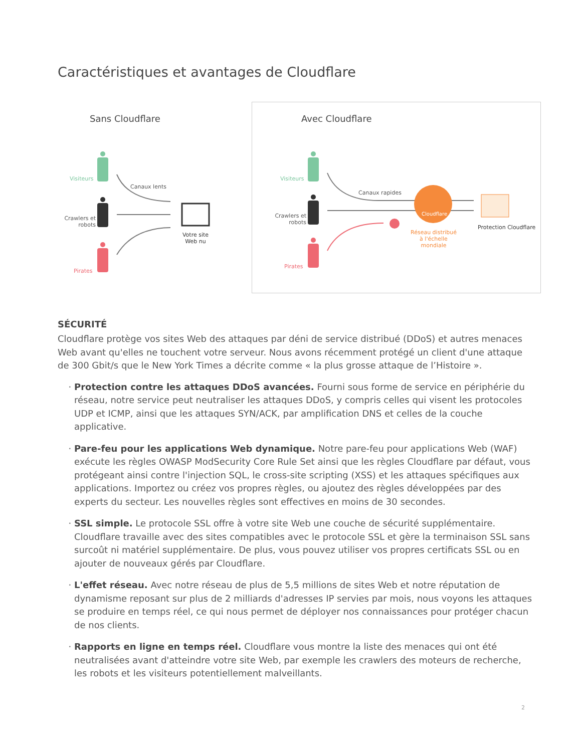Caractéristiques et avantages de Cloudflare
Sans Cloudflare
Visiteurs
Canaux lents
Crawlers et robots
Votre site Web nu
Pirates
Avec Cloudflare
Visiteurs
Canaux rapides
Crawlers et robots
Cloudflare
Réseau distribué à l'échelle mondiale
Protection Cloudflare
Pirates
SÉCURITÉ
Cloudflare protège vos sites Web des attaques par déni de service distribué (DDoS) et autres menaces Web avant qu'elles ne touchent votre serveur. Nous avons récemment protégé un client d'une attaque de 300 Gbit/s que le New York Times a décrite comme « la plus grosse attaque de l’Histoire ».
Protection contre les attaques DDoS avancées. Fourni sous forme de service en périphérie du réseau, notre service peut neutraliser les attaques DDoS, y compris celles qui visent les protocoles UDP et ICMP, ainsi que les attaques SYN/ACK, par amplification DNS et celles de la couche applicative.
Pare-feu pour les applications Web dynamique. Notre pare-feu pour applications Web (WAF) exécute les règles OWASP ModSecurity Core Rule Set ainsi que les règles Cloudflare par défaut, vous protégeant ainsi contre l'injection SQL, le cross-site scripting (XSS) et les attaques spécifiques aux applications. Importez ou créez vos propres règles, ou ajoutez des règles développées par des experts du secteur. Les nouvelles règles sont effectives en moins de 30 secondes.
SSL simple. Le protocole SSL offre à votre site Web une couche de sécurité supplémentaire. Cloudflare travaille avec des sites compatibles avec le protocole SSL et gère la terminaison SSL sans surcoût ni matériel supplémentaire. De plus, vous pouvez utiliser vos propres certificats SSL ou en ajouter de nouveaux gérés par Cloudflare.
L'effet réseau. Avec notre réseau de plus de 5,5 millions de sites Web et notre réputation de dynamisme reposant sur plus de 2 milliards d'adresses IP servies par mois, nous voyons les attaques se produire en temps réel, ce qui nous permet de déployer nos connaissances pour protéger chacun de nos clients.
Rapports en ligne en temps réel. Cloudflare vous montre la liste des menaces qui ont été neutralisées avant d'atteindre votre site Web, par exemple les crawlers des moteurs de recherche, les robots et les visiteurs potentiellement malveillants.
2